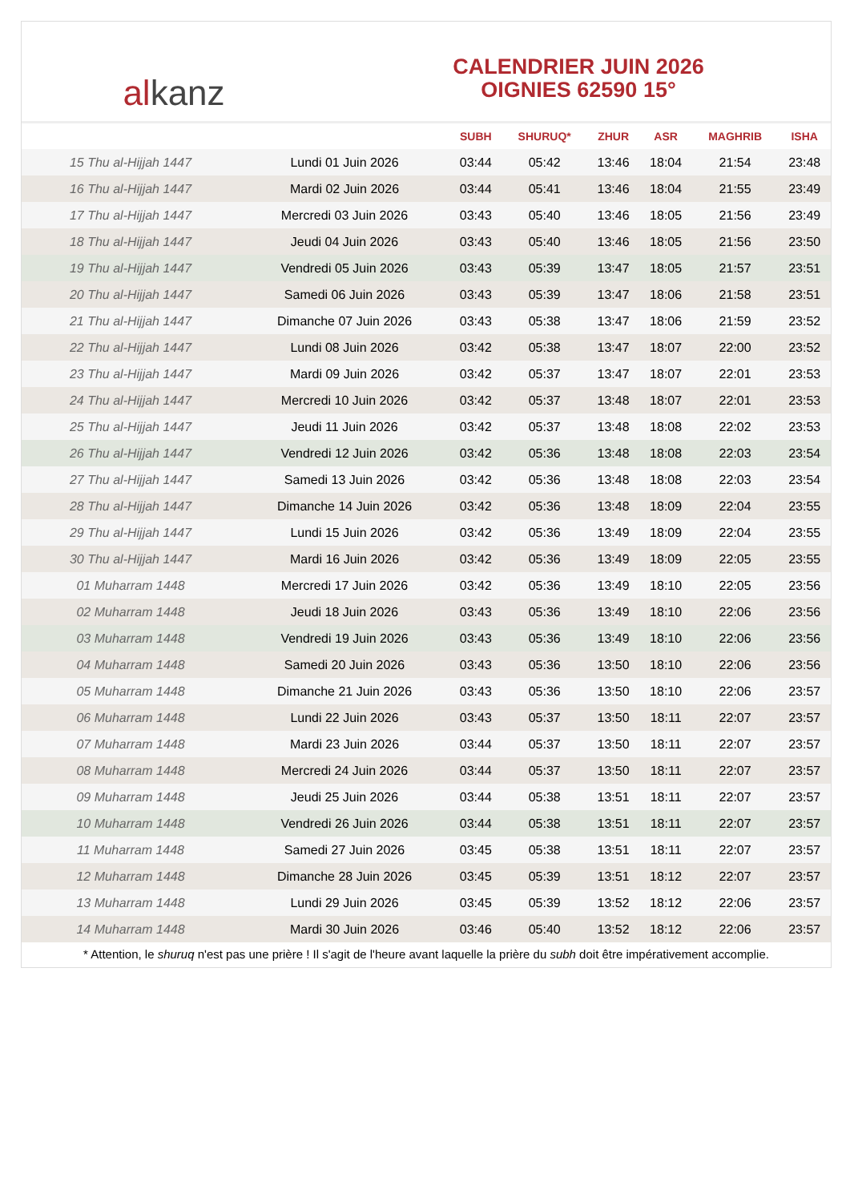al kanz
CALENDRIER JUIN 2026
OIGNIES 62590 15°
| | | SUBH | SHURUQ* | ZHUR | ASR | MAGHRIB | ISHA |
| --- | --- | --- | --- | --- | --- | --- | --- |
| 15 Thu al-Hijjah 1447 | Lundi 01 Juin 2026 | 03:44 | 05:42 | 13:46 | 18:04 | 21:54 | 23:48 |
| 16 Thu al-Hijjah 1447 | Mardi 02 Juin 2026 | 03:44 | 05:41 | 13:46 | 18:04 | 21:55 | 23:49 |
| 17 Thu al-Hijjah 1447 | Mercredi 03 Juin 2026 | 03:43 | 05:40 | 13:46 | 18:05 | 21:56 | 23:49 |
| 18 Thu al-Hijjah 1447 | Jeudi 04 Juin 2026 | 03:43 | 05:40 | 13:46 | 18:05 | 21:56 | 23:50 |
| 19 Thu al-Hijjah 1447 | Vendredi 05 Juin 2026 | 03:43 | 05:39 | 13:47 | 18:05 | 21:57 | 23:51 |
| 20 Thu al-Hijjah 1447 | Samedi 06 Juin 2026 | 03:43 | 05:39 | 13:47 | 18:06 | 21:58 | 23:51 |
| 21 Thu al-Hijjah 1447 | Dimanche 07 Juin 2026 | 03:43 | 05:38 | 13:47 | 18:06 | 21:59 | 23:52 |
| 22 Thu al-Hijjah 1447 | Lundi 08 Juin 2026 | 03:42 | 05:38 | 13:47 | 18:07 | 22:00 | 23:52 |
| 23 Thu al-Hijjah 1447 | Mardi 09 Juin 2026 | 03:42 | 05:37 | 13:47 | 18:07 | 22:01 | 23:53 |
| 24 Thu al-Hijjah 1447 | Mercredi 10 Juin 2026 | 03:42 | 05:37 | 13:48 | 18:07 | 22:01 | 23:53 |
| 25 Thu al-Hijjah 1447 | Jeudi 11 Juin 2026 | 03:42 | 05:37 | 13:48 | 18:08 | 22:02 | 23:53 |
| 26 Thu al-Hijjah 1447 | Vendredi 12 Juin 2026 | 03:42 | 05:36 | 13:48 | 18:08 | 22:03 | 23:54 |
| 27 Thu al-Hijjah 1447 | Samedi 13 Juin 2026 | 03:42 | 05:36 | 13:48 | 18:08 | 22:03 | 23:54 |
| 28 Thu al-Hijjah 1447 | Dimanche 14 Juin 2026 | 03:42 | 05:36 | 13:48 | 18:09 | 22:04 | 23:55 |
| 29 Thu al-Hijjah 1447 | Lundi 15 Juin 2026 | 03:42 | 05:36 | 13:49 | 18:09 | 22:04 | 23:55 |
| 30 Thu al-Hijjah 1447 | Mardi 16 Juin 2026 | 03:42 | 05:36 | 13:49 | 18:09 | 22:05 | 23:55 |
| 01 Muharram 1448 | Mercredi 17 Juin 2026 | 03:42 | 05:36 | 13:49 | 18:10 | 22:05 | 23:56 |
| 02 Muharram 1448 | Jeudi 18 Juin 2026 | 03:43 | 05:36 | 13:49 | 18:10 | 22:06 | 23:56 |
| 03 Muharram 1448 | Vendredi 19 Juin 2026 | 03:43 | 05:36 | 13:49 | 18:10 | 22:06 | 23:56 |
| 04 Muharram 1448 | Samedi 20 Juin 2026 | 03:43 | 05:36 | 13:50 | 18:10 | 22:06 | 23:56 |
| 05 Muharram 1448 | Dimanche 21 Juin 2026 | 03:43 | 05:36 | 13:50 | 18:10 | 22:06 | 23:57 |
| 06 Muharram 1448 | Lundi 22 Juin 2026 | 03:43 | 05:37 | 13:50 | 18:11 | 22:07 | 23:57 |
| 07 Muharram 1448 | Mardi 23 Juin 2026 | 03:44 | 05:37 | 13:50 | 18:11 | 22:07 | 23:57 |
| 08 Muharram 1448 | Mercredi 24 Juin 2026 | 03:44 | 05:37 | 13:50 | 18:11 | 22:07 | 23:57 |
| 09 Muharram 1448 | Jeudi 25 Juin 2026 | 03:44 | 05:38 | 13:51 | 18:11 | 22:07 | 23:57 |
| 10 Muharram 1448 | Vendredi 26 Juin 2026 | 03:44 | 05:38 | 13:51 | 18:11 | 22:07 | 23:57 |
| 11 Muharram 1448 | Samedi 27 Juin 2026 | 03:45 | 05:38 | 13:51 | 18:11 | 22:07 | 23:57 |
| 12 Muharram 1448 | Dimanche 28 Juin 2026 | 03:45 | 05:39 | 13:51 | 18:12 | 22:07 | 23:57 |
| 13 Muharram 1448 | Lundi 29 Juin 2026 | 03:45 | 05:39 | 13:52 | 18:12 | 22:06 | 23:57 |
| 14 Muharram 1448 | Mardi 30 Juin 2026 | 03:46 | 05:40 | 13:52 | 18:12 | 22:06 | 23:57 |
* Attention, le shuruq n'est pas une prière ! Il s'agit de l'heure avant laquelle la prière du subh doit être impérativement accomplie.